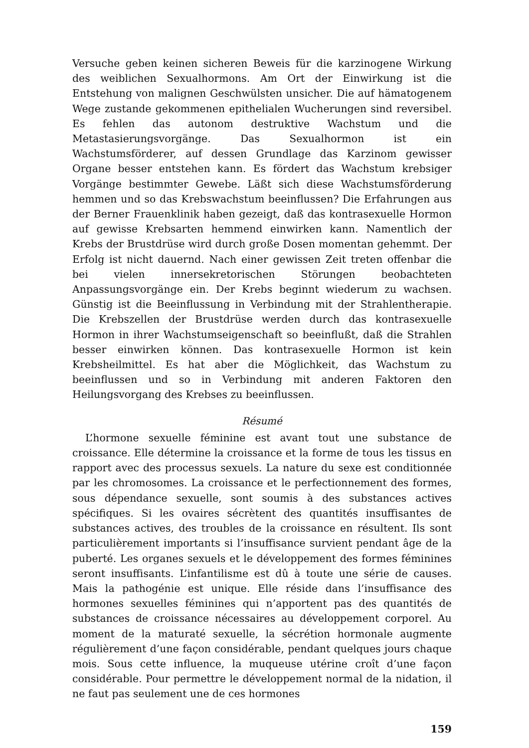Versuche geben keinen sicheren Beweis für die karzinogene Wirkung des weiblichen Sexualhormons. Am Ort der Einwirkung ist die Entstehung von malignen Geschwülsten unsicher. Die auf hämatogenem Wege zustande gekommenen epithelialen Wucherungen sind reversibel. Es fehlen das autonom destruktive Wachstum und die Metastasierungsvorgänge. Das Sexualhormon ist ein Wachstumsförderer, auf dessen Grundlage das Karzinom gewisser Organe besser entstehen kann. Es fördert das Wachstum krebsiger Vorgänge bestimmter Gewebe. Läßt sich diese Wachstumsförderung hemmen und so das Krebswachstum beeinflussen? Die Erfahrungen aus der Berner Frauenklinik haben gezeigt, daß das kontrasexuelle Hormon auf gewisse Krebsarten hemmend einwirken kann. Namentlich der Krebs der Brustdrüse wird durch große Dosen momentan gehemmt. Der Erfolg ist nicht dauernd. Nach einer gewissen Zeit treten offenbar die bei vielen innersekretorischen Störungen beobachteten Anpassungsvorgänge ein. Der Krebs beginnt wiederum zu wachsen. Günstig ist die Beeinflussung in Verbindung mit der Strahlentherapie. Die Krebszellen der Brustdrüse werden durch das kontrasexuelle Hormon in ihrer Wachstumseigenschaft so beeinflußt, daß die Strahlen besser einwirken können. Das kontrasexuelle Hormon ist kein Krebsheilmittel. Es hat aber die Möglichkeit, das Wachstum zu beeinflussen und so in Verbindung mit anderen Faktoren den Heilungsvorgang des Krebses zu beeinflussen.
Résumé
L’hormone sexuelle féminine est avant tout une substance de croissance. Elle détermine la croissance et la forme de tous les tissus en rapport avec des processus sexuels. La nature du sexe est conditionnée par les chromosomes. La croissance et le perfectionnement des formes, sous dépendance sexuelle, sont soumis à des substances actives spécifiques. Si les ovaires sécrètent des quantités insuffisantes de substances actives, des troubles de la croissance en résultent. Ils sont particulièrement importants si l’insuffisance survient pendant âge de la puberté. Les organes sexuels et le développement des formes féminines seront insuffisants. L’infantilisme est dû à toute une série de causes. Mais la pathogénie est unique. Elle réside dans l’insuffisance des hormones sexuelles féminines qui n’apportent pas des quantités de substances de croissance nécessaires au développement corporel. Au moment de la maturaté sexuelle, la sécrétion hormonale augmente régulièrement d’une façon considérable, pendant quelques jours chaque mois. Sous cette influence, la muqueuse utérine croît d’une façon considérable. Pour permettre le développement normal de la nidation, il ne faut pas seulement une de ces hormones
159